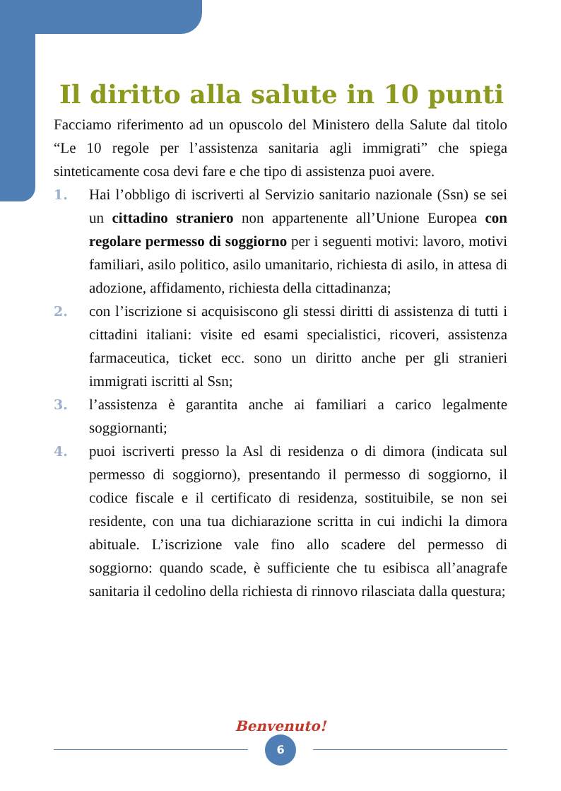Il diritto alla salute in 10 punti
Facciamo riferimento ad un opuscolo del Ministero della Salute dal titolo “Le 10 regole per l’assistenza sanitaria agli immigrati” che spiega sinteticamente cosa devi fare e che tipo di assistenza puoi avere.
1. Hai l’obbligo di iscriverti al Servizio sanitario nazionale (Ssn) se sei un cittadino straniero non appartenente all’Unione Europea con regolare permesso di soggiorno per i seguenti motivi: lavoro, motivi familiari, asilo politico, asilo umanitario, richiesta di asilo, in attesa di adozione, affidamento, richiesta della cittadinanza;
2. con l’iscrizione si acquisiscono gli stessi diritti di assistenza di tutti i cittadini italiani: visite ed esami specialistici, ricoveri, assistenza farmaceutica, ticket ecc. sono un diritto anche per gli stranieri immigrati iscritti al Ssn;
3. l’assistenza è garantita anche ai familiari a carico legalmente soggiornanti;
4. puoi iscriverti presso la Asl di residenza o di dimora (indicata sul permesso di soggiorno), presentando il permesso di soggiorno, il codice fiscale e il certificato di residenza, sostituibile, se non sei residente, con una tua dichiarazione scritta in cui indichi la dimora abituale. L’iscrizione vale fino allo scadere del permesso di soggiorno: quando scade, è sufficiente che tu esibisca all’anagrafe sanitaria il cedolino della richiesta di rinnovo rilasciata dalla questura;
Benvenuto!
6